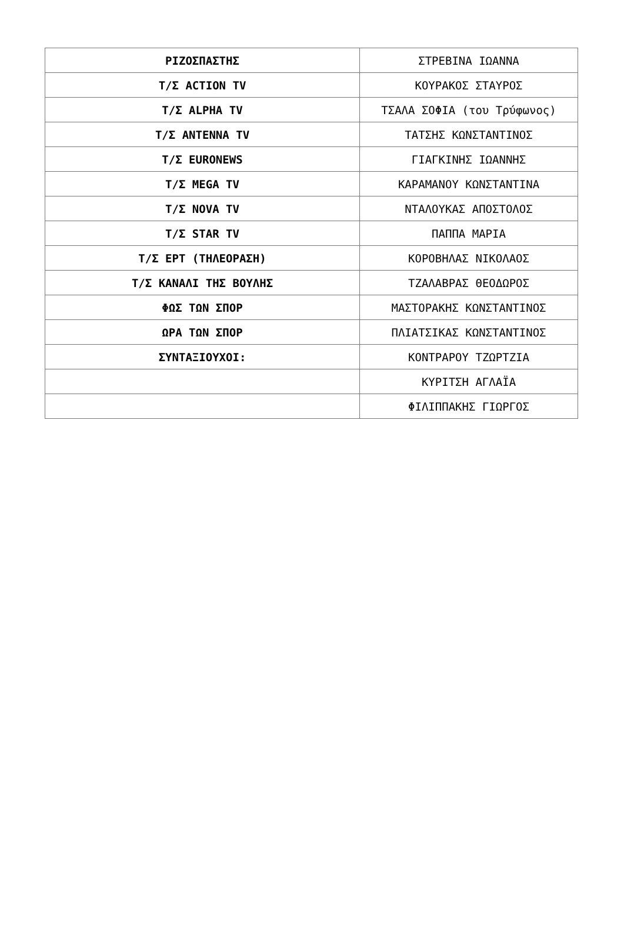| ΡΙΖΟΣΠΑΣΤΗΣ | ΣΤΡΕΒΙΝΑ ΙΩΑΝΝΑ |
| Τ/Σ ACTION TV | ΚΟΥΡΑΚΟΣ ΣΤΑΥΡΟΣ |
| Τ/Σ ALPHA TV | ΤΣΑΛΑ ΣΟΦΙΑ (του Τρύφωνος) |
| Τ/Σ ANTENNA TV | ΤΑΤΣΗΣ ΚΩΝΣΤΑΝΤΙΝΟΣ |
| Τ/Σ EURONEWS | ΓΙΑΓΚΙΝΗΣ ΙΩΑΝΝΗΣ |
| Τ/Σ MEGA TV | ΚΑΡΑΜΑΝΟΥ ΚΩΝΣΤΑΝΤΙΝΑ |
| Τ/Σ NOVA TV | ΝΤΑΛΟΥΚΑΣ ΑΠΟΣΤΟΛΟΣ |
| Τ/Σ STAR TV | ΠΑΠΠΑ ΜΑΡΙΑ |
| Τ/Σ ΕΡΤ (ΤΗΛΕΟΡΑΣΗ) | ΚΟΡΟΒΗΛΑΣ ΝΙΚΟΛΑΟΣ |
| Τ/Σ ΚΑΝΑΛΙ ΤΗΣ ΒΟΥΛΗΣ | ΤΖΑΛΑΒΡΑΣ ΘΕΟΔΩΡΟΣ |
| ΦΩΣ ΤΩΝ ΣΠΟΡ | ΜΑΣΤΟΡΑΚΗΣ ΚΩΝΣΤΑΝΤΙΝΟΣ |
| ΩΡΑ ΤΩΝ ΣΠΟΡ | ΠΛΙΑΤΣΙΚΑΣ ΚΩΝΣΤΑΝΤΙΝΟΣ |
| ΣΥΝΤΑΞΙΟΥΧΟΙ: | ΚΟΝΤΡΑΡΟΥ ΤΖΩΡΤΖΙΑ |
| | ΚΥΡΙΤΣΗ ΑΓΛΑΪΑ |
| | ΦΙΛΙΠΠΑΚΗΣ ΓΙΩΡΓΟΣ |